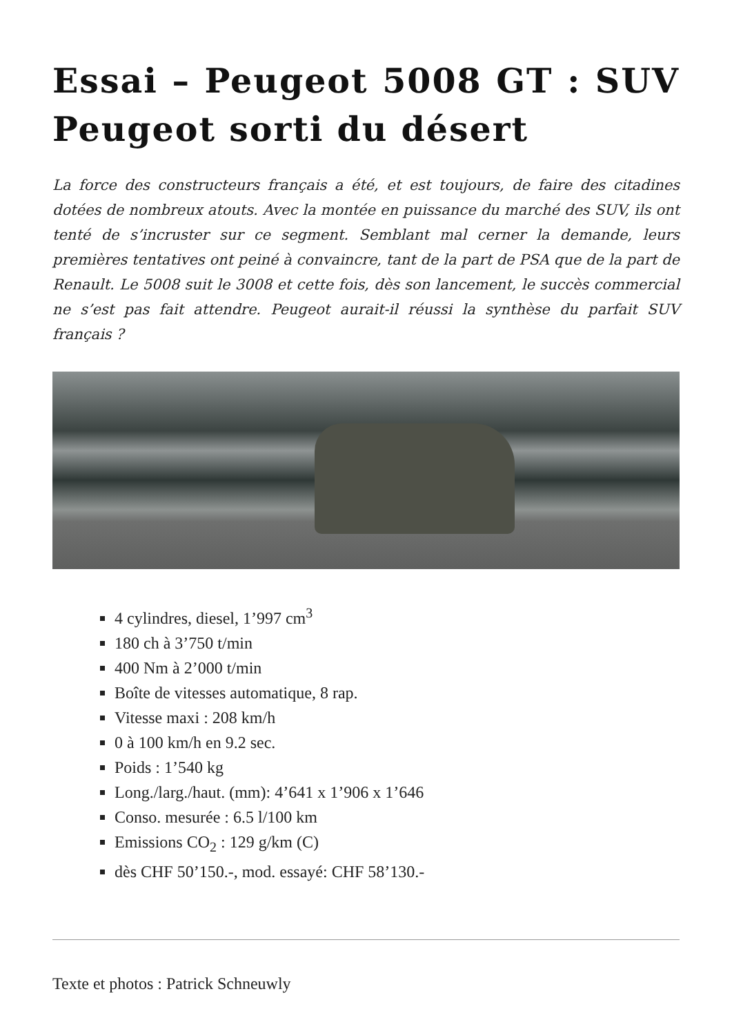Essai – Peugeot 5008 GT : SUV Peugeot sorti du désert
La force des constructeurs français a été, et est toujours, de faire des citadines dotées de nombreux atouts. Avec la montée en puissance du marché des SUV, ils ont tenté de s’incruster sur ce segment. Semblant mal cerner la demande, leurs premières tentatives ont peiné à convaincre, tant de la part de PSA que de la part de Renault. Le 5008 suit le 3008 et cette fois, dès son lancement, le succès commercial ne s’est pas fait attendre. Peugeot aurait-il réussi la synthèse du parfait SUV français ?
4 cylindres, diesel, 1’997 cm<sup>3</sup>
180 ch à 3’750 t/min
400 Nm à 2’000 t/min
Boîte de vitesses automatique, 8 rap.
Vitesse maxi : 208 km/h
0 à 100 km/h en 9.2 sec.
Poids : 1’540 kg
Long./larg./haut. (mm): 4’641 x 1’906 x 1’646
Conso. mesurée : 6.5 l/100 km
Emissions CO<sub>2</sub> : 129 g/km (C)
dès CHF 50’150.-, mod. essayé: CHF 58’130.-
Texte et photos : Patrick Schneuwly